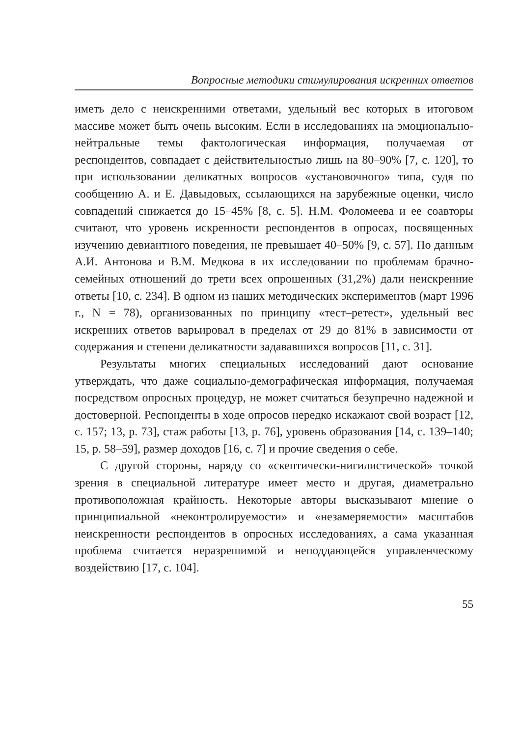Вопросные методики стимулирования искренних ответов
иметь дело с неискренними ответами, удельный вес которых в итоговом массиве может быть очень высоким. Если в исследованиях на эмоционально-нейтральные темы фактологическая информация, получаемая от респондентов, совпадает с действительностью лишь на 80–90% [7, с. 120], то при использовании деликатных вопросов «установочного» типа, судя по сообщению А. и Е. Давыдовых, ссылающихся на зарубежные оценки, число совпадений снижается до 15–45% [8, с. 5]. Н.М. Фоломеева и ее соавторы считают, что уровень искренности респондентов в опросах, посвященных изучению девиантного поведения, не превышает 40–50% [9, с. 57]. По данным А.И. Антонова и В.М. Медкова в их исследовании по проблемам брачно-семейных отношений до трети всех опрошенных (31,2%) дали неискренние ответы [10, с. 234]. В одном из наших методических экспериментов (март 1996 г., N = 78), организованных по принципу «тест–ретест», удельный вес искренних ответов варьировал в пределах от 29 до 81% в зависимости от содержания и степени деликатности задававшихся вопросов [11, с. 31].
Результаты многих специальных исследований дают основание утверждать, что даже социально-демографическая информация, получаемая посредством опросных процедур, не может считаться безупречно надежной и достоверной. Респонденты в ходе опросов нередко искажают свой возраст [12, с. 157; 13, p. 73], стаж работы [13, p. 76], уровень образования [14, с. 139–140; 15, p. 58–59], размер доходов [16, с. 7] и прочие сведения о себе.
С другой стороны, наряду со «скептически-нигилистической» точкой зрения в специальной литературе имеет место и другая, диаметрально противоположная крайность. Некоторые авторы высказывают мнение о принципиальной «неконтролируемости» и «незамеряемости» масштабов неискренности респондентов в опросных исследованиях, а сама указанная проблема считается неразрешимой и неподдающейся управленческому воздействию [17, с. 104].
55